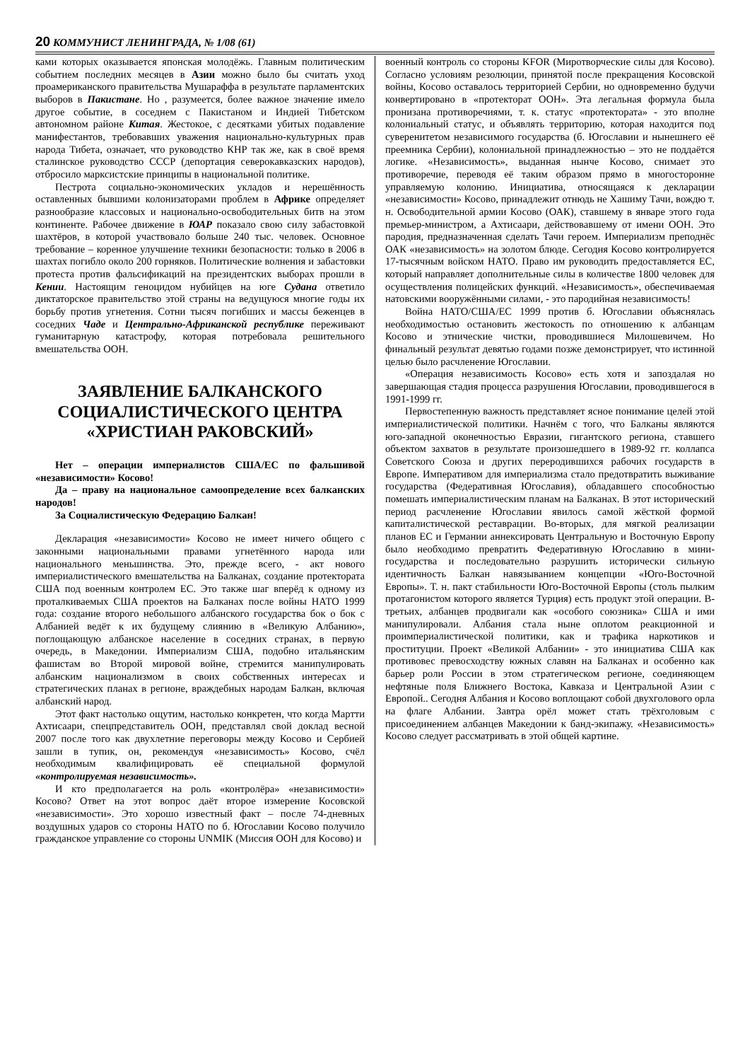20 КОММУНИСТ ЛЕНИНГРАДА, № 1/08 (61)
ками которых оказывается японская молодёжь. Главным политическим событием последних месяцев в Азии можно было бы считать уход проамериканского правительства Мушараффа в результате парламентских выборов в Пакистане. Но , разумеется, более важное значение имело другое событие, в соседнем с Пакистаном и Индией Тибетском автономном районе Китая. Жестокое, с десятками убитых подавление манифестантов, требовавших уважения национально-культурных прав народа Тибета, означает, что руководство КНР так же, как в своё время сталинское руководство СССР (депортация северокавказских народов), отбросило марксистские принципы в национальной политике.
Пестрота социально-экономических укладов и нерешённость оставленных бывшими колонизаторами проблем в Африке определяет разнообразие классовых и национально-освободительных битв на этом континенте. Рабочее движение в ЮАР показало свою силу забастовкой шахтёров, в которой участвовало больше 240 тыс. человек. Основное требование – коренное улучшение техники безопасности: только в 2006 в шахтах погибло около 200 горняков. Политические волнения и забастовки протеста против фальсификаций на президентских выборах прошли в Кении. Настоящим геноцидом нубийцев на юге Судана ответило диктаторское правительство этой страны на ведущуюся многие годы их борьбу против угнетения. Сотни тысяч погибших и массы беженцев в соседних Чаде и Центрально-Африканской республике переживают гуманитарную катастрофу, которая потребовала решительного вмешательства ООН.
ЗАЯВЛЕНИЕ БАЛКАНСКОГО СОЦИАЛИСТИЧЕСКОГО ЦЕНТРА «ХРИСТИАН РАКОВСКИЙ»
Нет – операции империалистов США/ЕС по фальшивой «независимости» Косово!
Да – праву на национальное самоопределение всех балканских народов!
За Социалистическую Федерацию Балкан!
Декларация «независимости» Косово не имеет ничего общего с законными национальными правами угнетённого народа или национального меньшинства. Это, прежде всего, - акт нового империалистического вмешательства на Балканах, создание протектората США под военным контролем ЕС. Это также шаг вперёд к одному из проталкиваемых США проектов на Балканах после войны НАТО 1999 года: создание второго небольшого албанского государства бок о бок с Албанией ведёт к их будущему слиянию в «Великую Албанию», поглощающую албанское население в соседних странах, в первую очередь, в Македонии. Империализм США, подобно итальянским фашистам во Второй мировой войне, стремится манипулировать албанским национализмом в своих собственных интересах и стратегических планах в регионе, враждебных народам Балкан, включая албанский народ.
Этот факт настолько ощутим, настолько конкретен, что когда Мартти Ахтисаари, спецпредставитель ООН, представлял свой доклад весной 2007 после того как двухлетние переговоры между Косово и Сербией зашли в тупик, он, рекомендуя «независимость» Косово, счёл необходимым квалифицировать её специальной формулой «контролируемая независимость».
И кто предполагается на роль «контролёра» «независимости» Косово? Ответ на этот вопрос даёт второе измерение Косовской «независимости». Это хорошо известный факт – после 74-дневных воздушных ударов со стороны НАТО по б. Югославии Косово получило гражданское управление со стороны UNMIK (Миссия ООН для Косово) и
военный контроль со стороны KFOR (Миротворческие силы для Косово). Согласно условиям резолюции, принятой после прекращения Косовской войны, Косово оставалось территорией Сербии, но одновременно будучи конвертировано в «протекторат ООН». Эта легальная формула была пронизана противоречиями, т. к. статус «протектората» - это вполне колониальный статус, и объявлять территорию, которая находится под суверенитетом независимого государства (б. Югославии и нынешнего её преемника Сербии), колониальной принадлежностью – это не поддаётся логике. «Независимость», выданная нынче Косово, снимает это противоречие, переводя её таким образом прямо в многосторонне управляемую колонию. Инициатива, относящаяся к декларации «независимости» Косово, принадлежит отнюдь не Хашиму Тачи, вождю т. н. Освободительной армии Косово (ОАК), ставшему в январе этого года премьер-министром, а Ахтисаари, действовавшему от имени ООН. Это пародия, предназначенная сделать Тачи героем. Империализм преподнёс ОАК «независимость» на золотом блюде. Сегодня Косово контролируется 17-тысячным войском НАТО. Право им руководить предоставляется ЕС, который направляет дополнительные силы в количестве 1800 человек для осуществления полицейских функций. «Независимость», обеспечиваемая натовскими вооружёнными силами, - это пародийная независимость!
Война НАТО/США/ЕС 1999 против б. Югославии объяснялась необходимостью остановить жестокость по отношению к албанцам Косово и этнические чистки, проводившиеся Милошевичем. Но финальный результат девятью годами позже демонстрирует, что истинной целью было расчленение Югославии.
«Операция независимость Косово» есть хотя и запоздалая но завершающая стадия процесса разрушения Югославии, проводившегося в 1991-1999 гг.
Первостепенную важность представляет ясное понимание целей этой империалистической политики. Начнём с того, что Балканы являются юго-западной оконечностью Евразии, гигантского региона, ставшего объектом захватов в результате произошедшего в 1989-92 гг. коллапса Советского Союза и других переродившихся рабочих государств в Европе. Императивом для империализма стало предотвратить выживание государства (Федеративная Югославия), обладавшего способностью помешать империалистическим планам на Балканах. В этот исторический период расчленение Югославии явилось самой жёсткой формой капиталистической реставрации. Во-вторых, для мягкой реализации планов ЕС и Германии аннексировать Центральную и Восточную Европу было необходимо превратить Федеративную Югославию в мини-государства и последовательно разрушить исторически сильную идентичность Балкан навязыванием концепции «Юго-Восточной Европы». Т. н. пакт стабильности Юго-Восточной Европы (столь пылким протагонистом которого является Турция) есть продукт этой операции. В-третьих, албанцев продвигали как «особого союзника» США и ими манипулировали. Албания стала ныне оплотом реакционной и проимпериалистической политики, как и трафика наркотиков и проституции. Проект «Великой Албании» - это инициатива США как противовес превосходству южных славян на Балканах и особенно как барьер роли России в этом стратегическом регионе, соединяющем нефтяные поля Ближнего Востока, Кавказа и Центральной Азии с Европой.. Сегодня Албания и Косово воплощают собой двухголового орла на флаге Албании. Завтра орёл может стать трёхголовым с присоединением албанцев Македонии к банд-экипажу. «Независимость» Косово следует рассматривать в этой общей картине.